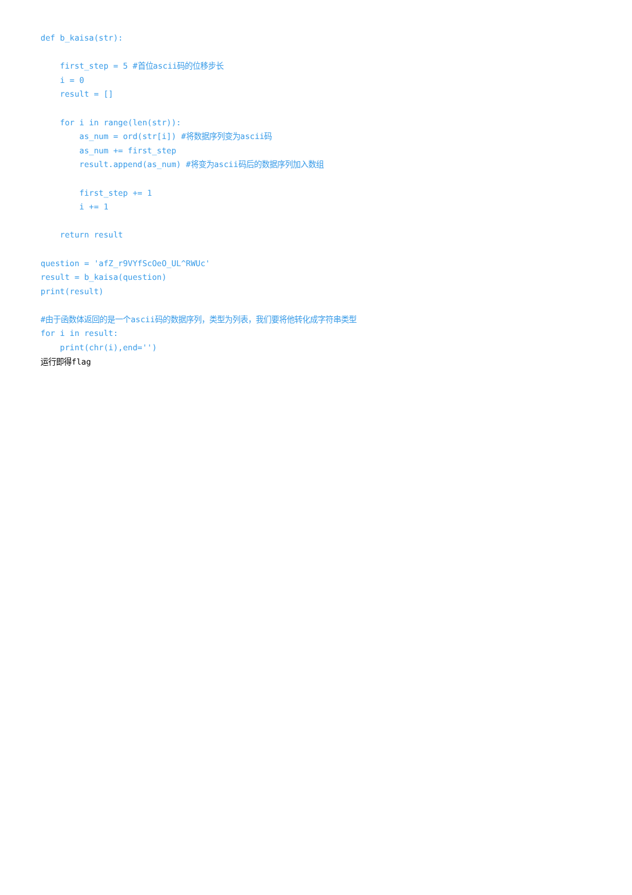def b_kaisa(str):

    first_step = 5 #首位ascii码的位移步长
    i = 0
    result = []

    for i in range(len(str)):
        as_num = ord(str[i]) #将数据序列变为ascii码
        as_num += first_step
        result.append(as_num) #将变为ascii码后的数据序列加入数组

        first_step += 1
        i += 1

    return result

question = 'afZ_r9VYfScOeO_UL^RWUc'
result = b_kaisa(question)
print(result)

#由于函数体返回的是一个ascii码的数据序列，类型为列表，我们要将他转化成字符串类型
for i in result:
    print(chr(i),end='')
运行即得flag